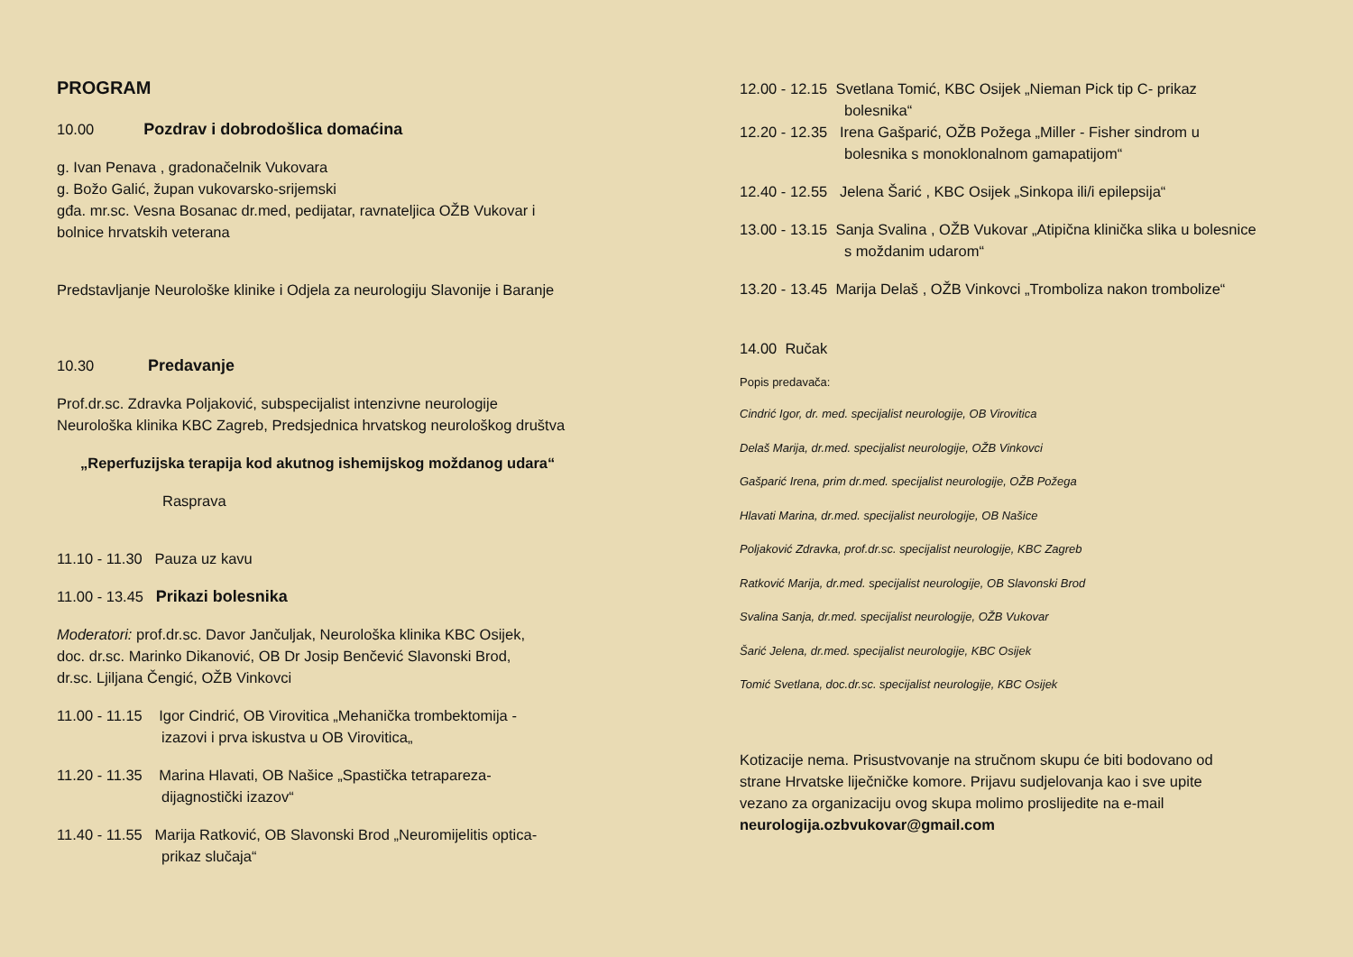PROGRAM
10.00 Pozdrav i dobrodošlica domaćina
g. Ivan Penava , gradonačelnik Vukovara
g. Božo Galić, župan vukovarsko-srijemski
gđa. mr.sc. Vesna Bosanac dr.med, pedijatar, ravnateljica OŽB Vukovar i
bolnice hrvatskih veterana
Predstavljanje Neurološke klinike i Odjela za neurologiju Slavonije i Baranje
10.30 Predavanje
Prof.dr.sc. Zdravka Poljaković, subspecijalist intenzivne neurologije
Neurološka klinika KBC Zagreb, Predsjednica hrvatskog neurološkog društva
„Reperfuzijska terapija kod akutnog ishemijskog moždanog udara“
Rasprava
11.10 - 11.30 Pauza uz kavu
11.00 - 13.45 Prikazi bolesnika
Moderatori: prof.dr.sc. Davor Jančuljak, Neurološka klinika KBC Osijek,
doc. dr.sc. Marinko Dikanović, OB Dr Josip Benčević Slavonski Brod,
dr.sc. Ljiljana Čengić, OŽB Vinkovci
11.00 - 11.15 Igor Cindrić, OB Virovitica „Mehanička trombektomija -
izazovi i prva iskustva u OB Virovitica„
11.20 - 11.35 Marina Hlavati, OB Našice „Spastička tetrapareza-
dijagnostički izazov“
11.40 - 11.55 Marija Ratković, OB Slavonski Brod „Neuromijelitis optica-
prikaz slučaja“
12.00 - 12.15 Svetlana Tomić, KBC Osijek „Nieman Pick tip C- prikaz
bolesnika“
12.20 - 12.35 Irena Gašparić, OŽB Požega „Miller - Fisher sindrom u
bolesnika s monoklonalnom gamapatijom“
12.40 - 12.55 Jelena Šarić , KBC Osijek „Sinkopa ili/i epilepsija“
13.00 - 13.15 Sanja Svalina , OŽB Vukovar „Atipična klinička slika u bolesnice
s moždanim udarom“
13.20 - 13.45 Marija Delaš , OŽB Vinkovci „Tromboliza nakon trombolize“
14.00 Ručak
Popis predavača:
Cindrić Igor, dr. med. specijalist neurologije, OB Virovitica
Delaš Marija, dr.med. specijalist neurologije, OŽB Vinkovci
Gašparić Irena, prim dr.med. specijalist neurologije, OŽB Požega
Hlavati Marina, dr.med. specijalist neurologije, OB Našice
Poljaković Zdravka, prof.dr.sc. specijalist neurologije, KBC Zagreb
Ratković Marija, dr.med. specijalist neurologije, OB Slavonski Brod
Svalina Sanja, dr.med. specijalist neurologije, OŽB Vukovar
Šarić Jelena, dr.med. specijalist neurologije, KBC Osijek
Tomić Svetlana, doc.dr.sc. specijalist neurologije, KBC Osijek
Kotizacije nema. Prisustvovanje na stručnom skupu će biti bodovano od
strane Hrvatske liječničke komore. Prijavu sudjelovanja kao i sve upite
vezano za organizaciju ovog skupa molimo proslijedite na e-mail
neurologija.ozbvukovar@gmail.com